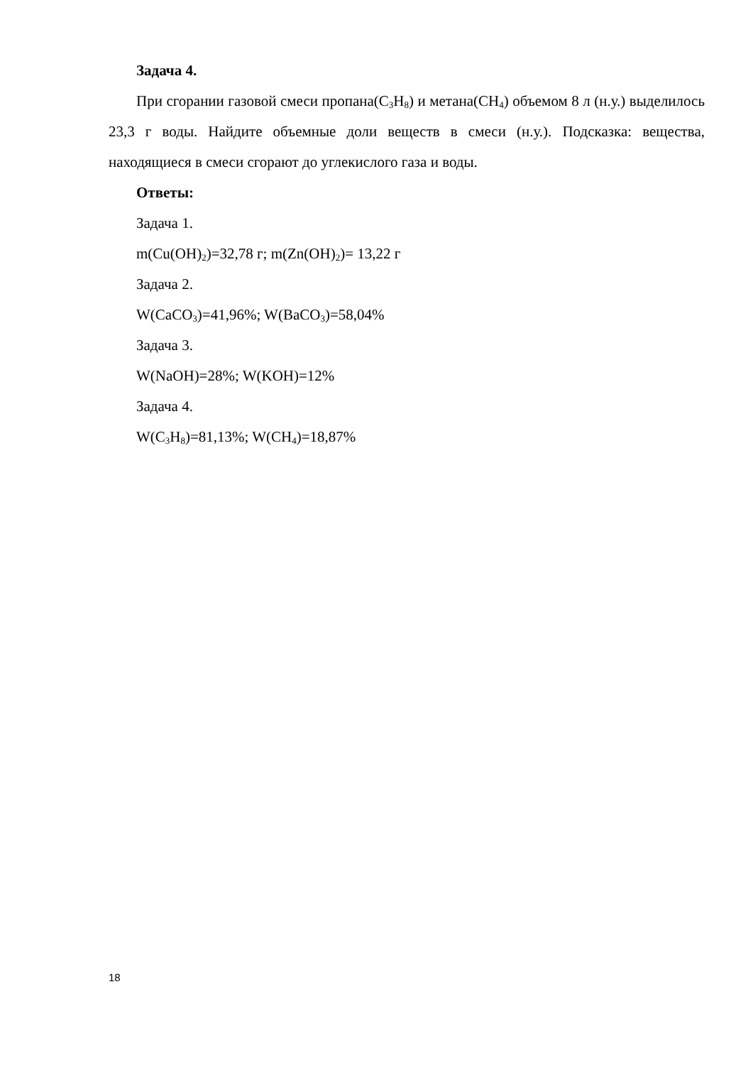Задача 4.
При сгорании газовой смеси пропана(C<sub>3</sub>H<sub>8</sub>) и метана(CH<sub>4</sub>) объемом 8 л (н.у.) выделилось 23,3 г воды. Найдите объемные доли веществ в смеси (н.у.). Подсказка: вещества, находящиеся в смеси сгорают до углекислого газа и воды.
Ответы:
Задача 1.
m(Cu(OH)<sub>2</sub>)=32,78 г; m(Zn(OH)<sub>2</sub>)= 13,22 г
Задача 2.
W(CaCO<sub>3</sub>)=41,96%; W(BaCO<sub>3</sub>)=58,04%
Задача 3.
W(NaOH)=28%; W(KOH)=12%
Задача 4.
W(C<sub>3</sub>H<sub>8</sub>)=81,13%; W(CH<sub>4</sub>)=18,87%
18